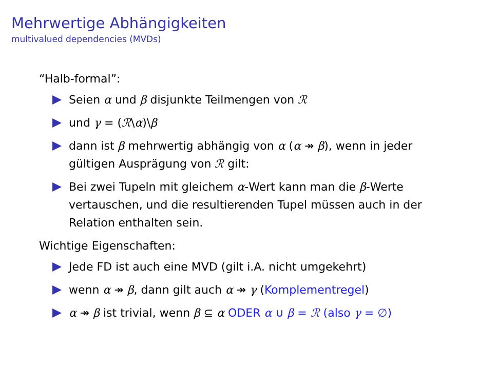Mehrwertige Abhängigkeiten
multivalued dependencies (MVDs)
“Halb-formal”:
Seien α und β disjunkte Teilmengen von ℛ
und γ = (ℛ\α)\β
dann ist β mehrwertig abhängig von α (α ↠ β), wenn in jeder gültigen Ausprägung von ℛ gilt:
Bei zwei Tupeln mit gleichem α-Wert kann man die β-Werte vertauschen, und die resultierenden Tupel müssen auch in der Relation enthalten sein.
Wichtige Eigenschaften:
Jede FD ist auch eine MVD (gilt i.A. nicht umgekehrt)
wenn α ↠ β, dann gilt auch α ↠ γ (Komplementregel)
α ↠ β ist trivial, wenn β ⊆ α ODER α ∪ β = ℛ (also γ = ∅)